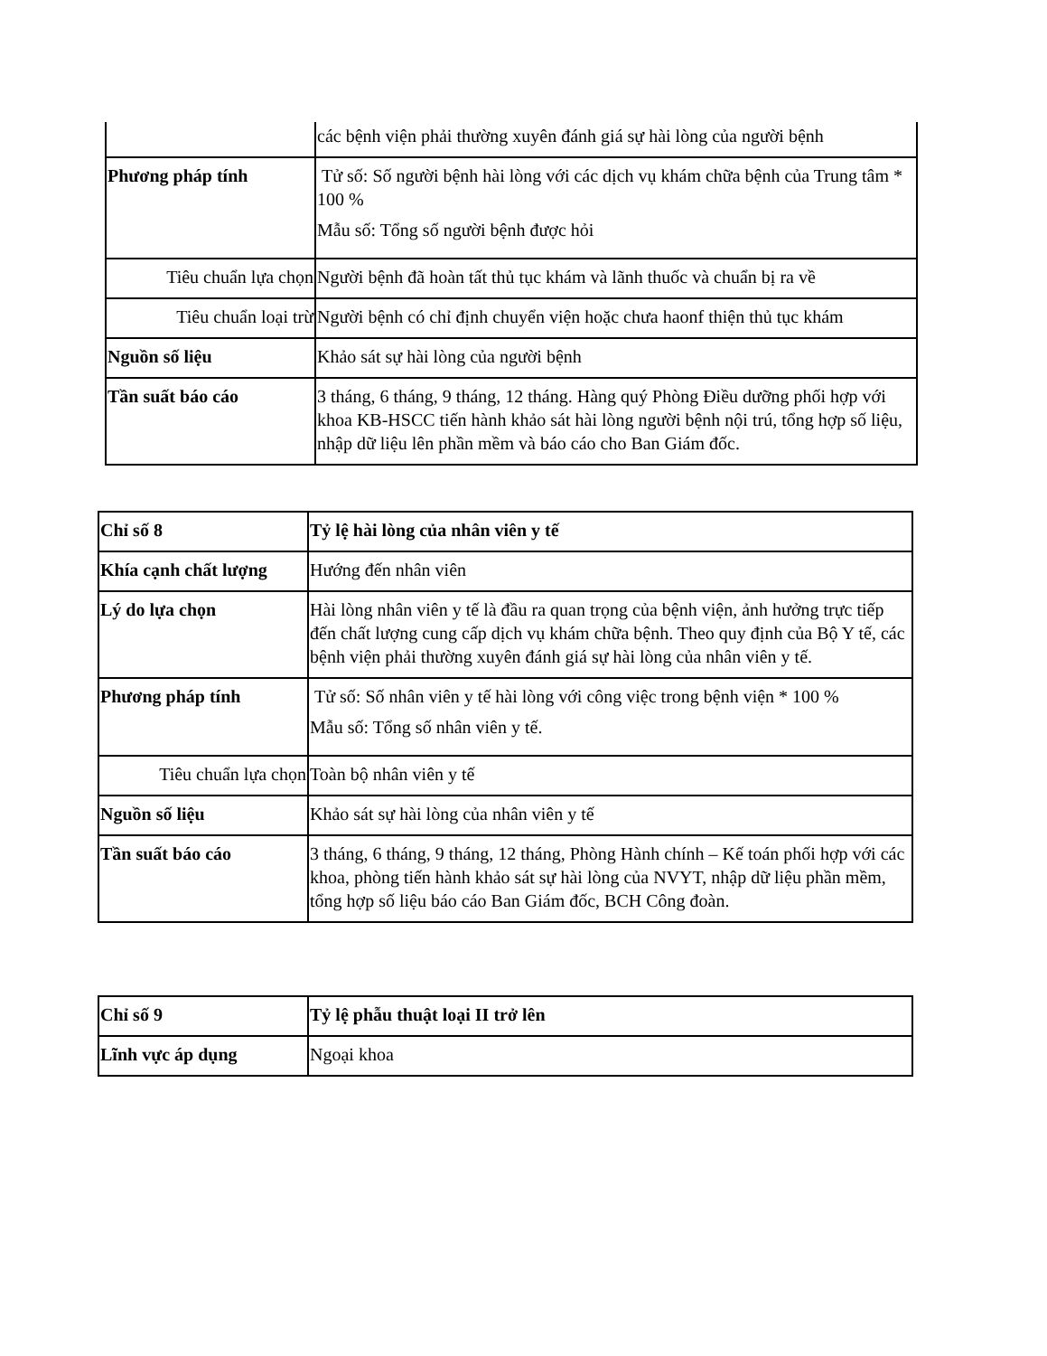| | các bệnh viện phải thường xuyên đánh giá sự hài lòng của người bệnh |
| Phương pháp tính | Tử số: Số người bệnh hài lòng với các dịch vụ khám chữa bệnh của Trung tâm * 100 % Mẫu số: Tổng số người bệnh được hỏi |
| Tiêu chuẩn lựa chọn | Người bệnh đã hoàn tất thủ tục khám và lãnh thuốc và chuẩn bị ra về |
| Tiêu chuẩn loại trừ | Người bệnh có chỉ định chuyển viện hoặc chưa haonf thiện thủ tục khám |
| Nguồn số liệu | Khảo sát sự hài lòng của người bệnh |
| Tần suất báo cáo | 3 tháng, 6 tháng, 9 tháng, 12 tháng. Hàng quý Phòng Điều dưỡng phối hợp với khoa KB-HSCC tiến hành khảo sát hài lòng người bệnh nội trú, tổng hợp số liệu, nhập dữ liệu lên phần mềm và báo cáo cho Ban Giám đốc. |
| Chỉ số 8 | Tỷ lệ hài lòng của nhân viên y tế |
| Khía cạnh chất lượng | Hướng đến nhân viên |
| Lý do lựa chọn | Hài lòng nhân viên y tế là đầu ra quan trọng của bệnh viện, ảnh hưởng trực tiếp đến chất lượng cung cấp dịch vụ khám chữa bệnh. Theo quy định của Bộ Y tế, các bệnh viện phải thường xuyên đánh giá sự hài lòng của nhân viên y tế. |
| Phương pháp tính | Tử số: Số nhân viên y tế hài lòng với công việc trong bệnh viện * 100 % Mẫu số: Tổng số nhân viên y tế. |
| Tiêu chuẩn lựa chọn | Toàn bộ nhân viên y tế |
| Nguồn số liệu | Khảo sát sự hài lòng của nhân viên y tế |
| Tần suất báo cáo | 3 tháng, 6 tháng, 9 tháng, 12 tháng, Phòng Hành chính – Kế toán phối hợp với các khoa, phòng tiến hành khảo sát sự hài lòng của NVYT, nhập dữ liệu phần mềm, tổng hợp số liệu báo cáo Ban Giám đốc, BCH Công đoàn. |
| Chỉ số 9 | Tỷ lệ phẫu thuật loại II trở lên |
| Lĩnh vực áp dụng | Ngoại khoa |